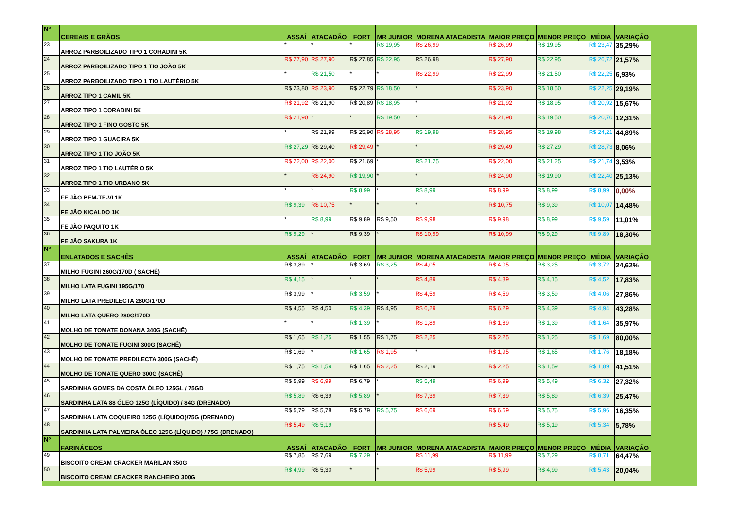| Nº | CEREAIS E GRÃOS | ASSAÍ | ATACADÃO | FORT | MR JUNIOR | MORENA ATACADISTA | MAIOR PREÇO | MENOR PREÇO | MÉDIA | VARIAÇÃO |
| --- | --- | --- | --- | --- | --- | --- | --- | --- | --- | --- |
| 23 | ARROZ PARBOILIZADO TIPO 1 CORADINI 5K | * | * | * | R$ 19,95 | R$ 26,99 | R$ 26,99 | R$ 19,95 | R$ 23,47 | 35,29% |
| 24 | ARROZ PARBOILIZADO TIPO 1 TIO JOÃO 5K | R$ 27,90 | R$ 27,90 | R$ 27,85 | R$ 22,95 | R$ 26,98 | R$ 27,90 | R$ 22,95 | R$ 26,72 | 21,57% |
| 25 | ARROZ PARBOILIZADO TIPO 1 TIO LAUTÉRIO 5K | * | R$ 21,50 | * | * | R$ 22,99 | R$ 22,99 | R$ 21,50 | R$ 22,25 | 6,93% |
| 26 | ARROZ TIPO 1 CAMIL 5K | R$ 23,80 | R$ 23,90 | R$ 22,79 | R$ 18,50 | * | R$ 23,90 | R$ 18,50 | R$ 22,25 | 29,19% |
| 27 | ARROZ TIPO 1 CORADINI 5K | R$ 21,92 | R$ 21,90 | R$ 20,89 | R$ 18,95 | * | R$ 21,92 | R$ 18,95 | R$ 20,92 | 15,67% |
| 28 | ARROZ TIPO 1 FINO GOSTO 5K | R$ 21,90 | * | * | R$ 19,50 | * | R$ 21,90 | R$ 19,50 | R$ 20,70 | 12,31% |
| 29 | ARROZ TIPO 1 GUACIRA 5K | * | R$ 21,99 | R$ 25,90 | R$ 28,95 | R$ 19,98 | R$ 28,95 | R$ 19,98 | R$ 24,21 | 44,89% |
| 30 | ARROZ TIPO 1 TIO JOÃO 5K | R$ 27,29 | R$ 29,40 | R$ 29,49 | * | * | R$ 29,49 | R$ 27,29 | R$ 28,73 | 8,06% |
| 31 | ARROZ TIPO 1 TIO LAUTÉRIO 5K | R$ 22,00 | R$ 22,00 | R$ 21,69 | * | R$ 21,25 | R$ 22,00 | R$ 21,25 | R$ 21,74 | 3,53% |
| 32 | ARROZ TIPO 1 TIO URBANO 5K | * | R$ 24,90 | R$ 19,90 | * | * | R$ 24,90 | R$ 19,90 | R$ 22,40 | 25,13% |
| 33 | FEIJÃO BEM-TE-VI 1K | * | * | R$ 8,99 | * | R$ 8,99 | R$ 8,99 | R$ 8,99 | R$ 8,99 | 0,00% |
| 34 | FEIJÃO KICALDO 1K | R$ 9,39 | R$ 10,75 | * | * | * | R$ 10,75 | R$ 9,39 | R$ 10,07 | 14,48% |
| 35 | FEIJÃO PAQUITO 1K | * | R$ 8,99 | R$ 9,89 | R$ 9,50 | R$ 9,98 | R$ 9,98 | R$ 8,99 | R$ 9,59 | 11,01% |
| 36 | FEIJÃO SAKURA 1K | R$ 9,29 | * | R$ 9,39 | * | R$ 10,99 | R$ 10,99 | R$ 9,29 | R$ 9,89 | 18,30% |
| Nº | ENLATADOS E SACHÊS | ASSAÍ | ATACADÃO | FORT | MR JUNIOR | MORENA ATACADISTA | MAIOR PREÇO | MENOR PREÇO | MÉDIA | VARIAÇÃO |
| 37 | MILHO FUGINI 260G/170D ( SACHÊ) | R$ 3,89 | * | R$ 3,69 | R$ 3,25 | R$ 4,05 | R$ 4,05 | R$ 3,25 | R$ 3,72 | 24,62% |
| 38 | MILHO LATA FUGINI 195G/170 | R$ 4,15 | * | * | * | R$ 4,89 | R$ 4,89 | R$ 4,15 | R$ 4,52 | 17,83% |
| 39 | MILHO LATA PREDILECTA 280G/170D | R$ 3,99 | * | R$ 3,59 | * | R$ 4,59 | R$ 4,59 | R$ 3,59 | R$ 4,06 | 27,86% |
| 40 | MILHO LATA QUERO 280G/170D | R$ 4,55 | R$ 4,50 | R$ 4,39 | R$ 4,95 | R$ 6,29 | R$ 6,29 | R$ 4,39 | R$ 4,94 | 43,28% |
| 41 | MOLHO DE TOMATE DONANA 340G (SACHÊ) | * | * | R$ 1,39 | * | R$ 1,89 | R$ 1,89 | R$ 1,39 | R$ 1,64 | 35,97% |
| 42 | MOLHO DE TOMATE FUGINI 300G (SACHÊ) | R$ 1,65 | R$ 1,25 | R$ 1,55 | R$ 1,75 | R$ 2,25 | R$ 2,25 | R$ 1,25 | R$ 1,69 | 80,00% |
| 43 | MOLHO DE TOMATE PREDILECTA 300G (SACHÊ) | R$ 1,69 | * | R$ 1,65 | R$ 1,95 | * | R$ 1,95 | R$ 1,65 | R$ 1,76 | 18,18% |
| 44 | MOLHO DE TOMATE QUERO 300G (SACHÊ) | R$ 1,75 | R$ 1,59 | R$ 1,65 | R$ 2,25 | R$ 2,19 | R$ 2,25 | R$ 1,59 | R$ 1,89 | 41,51% |
| 45 | SARDINHA GOMES DA COSTA ÓLEO 125GL / 75GD | R$ 5,99 | R$ 6,99 | R$ 6,79 | * | R$ 5,49 | R$ 6,99 | R$ 5,49 | R$ 6,32 | 27,32% |
| 46 | SARDINHA LATA 88 ÓLEO 125G (LÍQUIDO) / 84G (DRENADO) | R$ 5,89 | R$ 6,39 | R$ 5,89 | * | R$ 7,39 | R$ 7,39 | R$ 5,89 | R$ 6,39 | 25,47% |
| 47 | SARDINHA LATA COQUEIRO 125G (LÍQUIDO)/75G (DRENADO) | R$ 5,79 | R$ 5,78 | R$ 5,79 | R$ 5,75 | R$ 6,69 | R$ 6,69 | R$ 5,75 | R$ 5,96 | 16,35% |
| 48 | SARDINHA LATA PALMEIRA ÓLEO 125G (LÍQUIDO) / 75G (DRENADO) | R$ 5,49 | R$ 5,19 | | | | R$ 5,49 | R$ 5,19 | R$ 5,34 | 5,78% |
| Nº | FARINÁCEOS | ASSAÍ | ATACADÃO | FORT | MR JUNIOR | MORENA ATACADISTA | MAIOR PREÇO | MENOR PREÇO | MÉDIA | VARIAÇÃO |
| 49 | BISCOITO CREAM CRACKER MARILAN 350G | R$ 7,85 | R$ 7,69 | R$ 7,29 | * | R$ 11,99 | R$ 11,99 | R$ 7,29 | R$ 8,71 | 64,47% |
| 50 | BISCOITO CREAM CRACKER RANCHEIRO 300G | R$ 4,99 | R$ 5,30 | * | * | R$ 5,99 | R$ 5,99 | R$ 4,99 | R$ 5,43 | 20,04% |